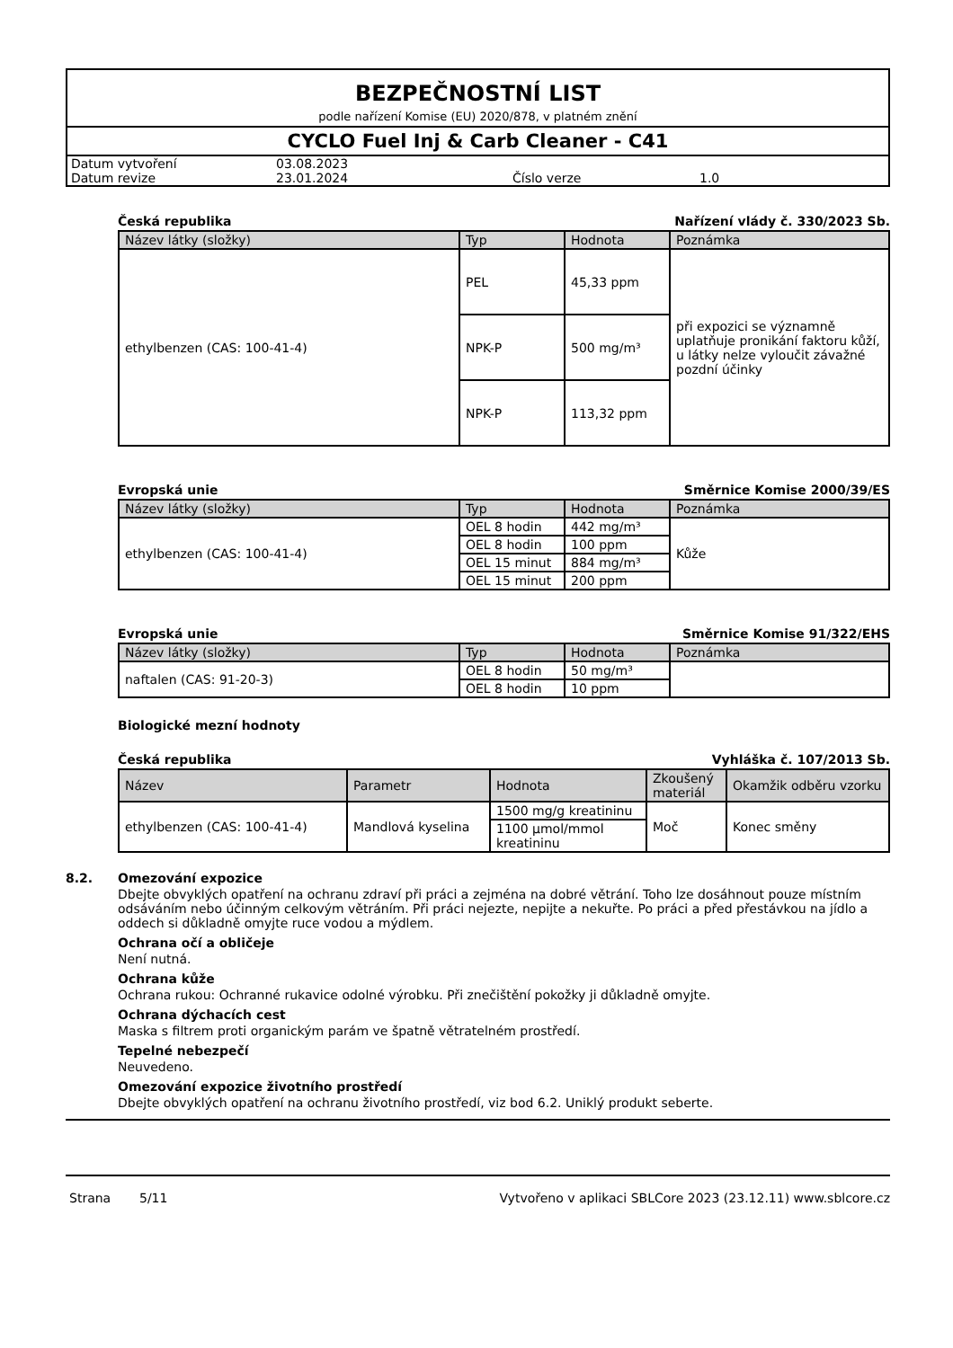BEZPEČNOSTNÍ LIST
podle nařízení Komise (EU) 2020/878, v platném znění
CYCLO Fuel Inj & Carb Cleaner - C41
| Datum vytvoření | 03.08.2023 | | |
| Datum revize | 23.01.2024 | Číslo verze | 1.0 |
Česká republika Nařízení vlády č. 330/2023 Sb.
| Název látky (složky) | Typ | Hodnota | Poznámka |
| --- | --- | --- | --- |
| ethylbenzen (CAS: 100-41-4) | PEL | 45,33 ppm | při expozici se významně uplatňuje pronikání faktoru kůží, u látky nelze vyloučit závažné pozdní účinky |
| | NPK-P | 500 mg/m³ | |
| | NPK-P | 113,32 ppm | |
Evropská unie Směrnice Komise 2000/39/ES
| Název látky (složky) | Typ | Hodnota | Poznámka |
| --- | --- | --- | --- |
| ethylbenzen (CAS: 100-41-4) | OEL 8 hodin | 442 mg/m³ | Kůže |
| | OEL 8 hodin | 100 ppm | |
| | OEL 15 minut | 884 mg/m³ | |
| | OEL 15 minut | 200 ppm | |
Evropská unie Směrnice Komise 91/322/EHS
| Název látky (složky) | Typ | Hodnota | Poznámka |
| --- | --- | --- | --- |
| naftalen (CAS: 91-20-3) | OEL 8 hodin | 50 mg/m³ | |
| | OEL 8 hodin | 10 ppm | |
Biologické mezní hodnoty
Česká republika Vyhláška č. 107/2013 Sb.
| Název | Parametr | Hodnota | Zkoušený materiál | Okamžik odběru vzorku |
| --- | --- | --- | --- | --- |
| ethylbenzen (CAS: 100-41-4) | Mandlová kyselina | 1500 mg/g kreatininu | Moč | Konec směny |
| | | 1100 µmol/mmol kreatininu | | |
8.2. Omezování expozice
Dbejte obvyklých opatření na ochranu zdraví při práci a zejména na dobré větrání. Toho lze dosáhnout pouze místním odsáváním nebo účinným celkovým větráním. Při práci nejezte, nepijte a nekuřte. Po práci a před přestávkou na jídlo a oddech si důkladně omyjte ruce vodou a mýdlem.
Ochrana očí a obličeje
Není nutná.
Ochrana kůže
Ochrana rukou: Ochranné rukavice odolné výrobku. Při znečištění pokožky ji důkladně omyjte.
Ochrana dýchacích cest
Maska s filtrem proti organickým parám ve špatně větratelném prostředí.
Tepelné nebezpečí
Neuvedeno.
Omezování expozice životního prostředí
Dbejte obvyklých opatření na ochranu životního prostředí, viz bod 6.2. Uniklý produkt seberte.
Strana 5/11 Vytvořeno v aplikaci SBLCore 2023 (23.12.11) www.sblcore.cz